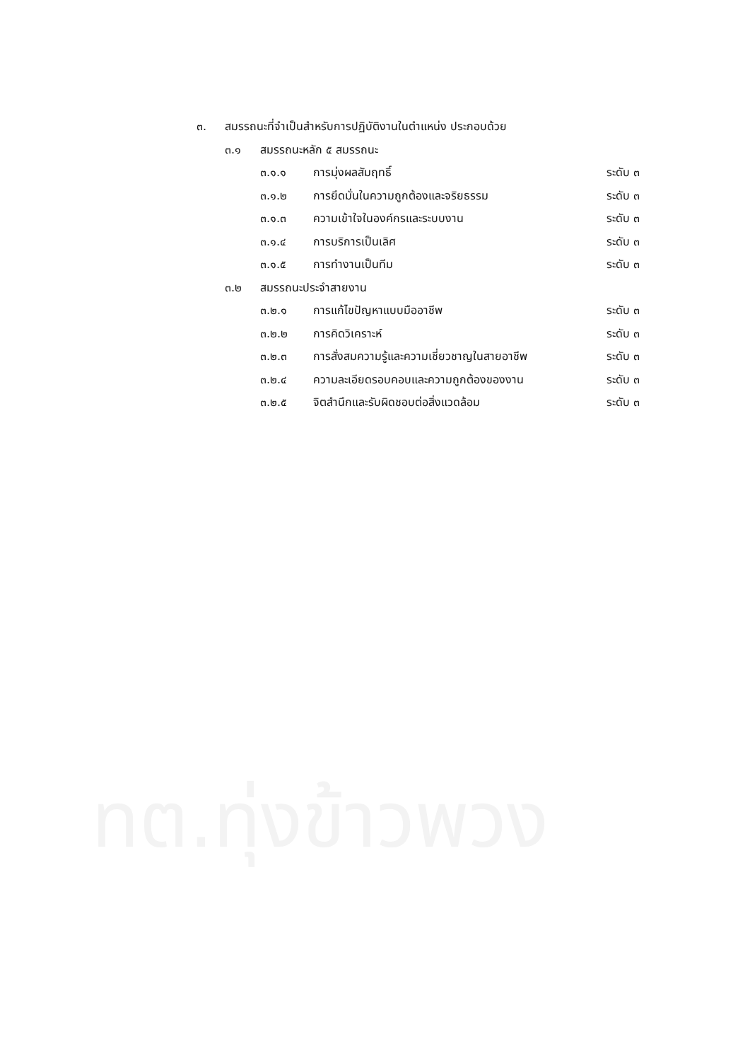๓. สมรรถนะที่จำเป็นสำหรับการปฏิบัติงานในตำแหน่ง ประกอบด้วย
๓.๑ สมรรถนะหลัก ๕ สมรรถนะ
๓.๑.๑ การมุ่งผลสัมฤทธิ์ ระดับ ๓
๓.๑.๒ การยึดมั่นในความถูกต้องและจริยธรรม ระดับ ๓
๓.๑.๓ ความเข้าใจในองค์กรและระบบงาน ระดับ ๓
๓.๑.๔ การบริการเป็นเลิศ ระดับ ๓
๓.๑.๕ การทำงานเป็นทีม ระดับ ๓
๓.๒ สมรรถนะประจำสายงาน
๓.๒.๑ การแก้ไขปัญหาแบบมืออาชีพ ระดับ ๓
๓.๒.๒ การคิดวิเคราะห์ ระดับ ๓
๓.๒.๓ การสั่งสมความรู้และความเชี่ยวชาญในสายอาชีพ ระดับ ๓
๓.๒.๔ ความละเอียดรอบคอบและความถูกต้องของงาน ระดับ ๓
๓.๒.๕ จิตสำนึกและรับผิดชอบต่อสิ่งแวดล้อม ระดับ ๓
ทต.ทุ่งข้าวพวง